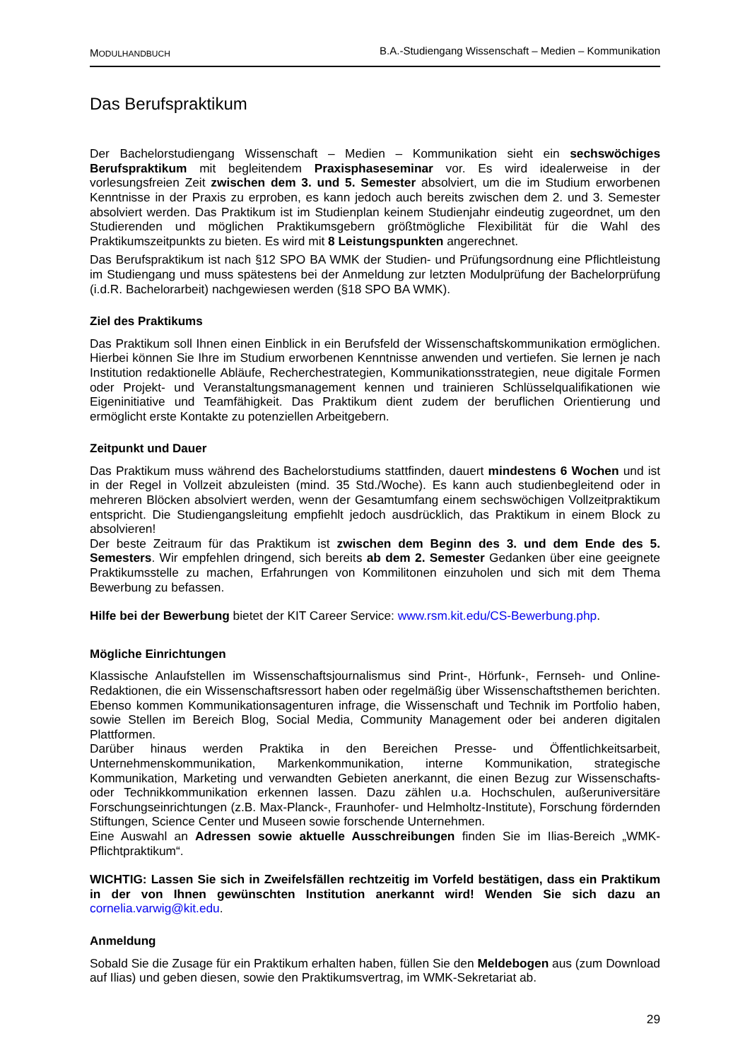MODULHANDBUCH
B.A.-Studiengang Wissenschaft – Medien – Kommunikation
Das Berufspraktikum
Der Bachelorstudiengang Wissenschaft – Medien – Kommunikation sieht ein sechswöchiges Berufspraktikum mit begleitendem Praxisphaseseminar vor. Es wird idealerweise in der vorlesungsfreien Zeit zwischen dem 3. und 5. Semester absolviert, um die im Studium erworbenen Kenntnisse in der Praxis zu erproben, es kann jedoch auch bereits zwischen dem 2. und 3. Semester absolviert werden. Das Praktikum ist im Studienplan keinem Studienjahr eindeutig zugeordnet, um den Studierenden und möglichen Praktikumsgebern größtmögliche Flexibilität für die Wahl des Praktikumszeitpunkts zu bieten. Es wird mit 8 Leistungspunkten angerechnet.
Das Berufspraktikum ist nach §12 SPO BA WMK der Studien- und Prüfungsordnung eine Pflichtleistung im Studiengang und muss spätestens bei der Anmeldung zur letzten Modulprüfung der Bachelorprüfung (i.d.R. Bachelorarbeit) nachgewiesen werden (§18 SPO BA WMK).
Ziel des Praktikums
Das Praktikum soll Ihnen einen Einblick in ein Berufsfeld der Wissenschaftskommunikation ermöglichen. Hierbei können Sie Ihre im Studium erworbenen Kenntnisse anwenden und vertiefen. Sie lernen je nach Institution redaktionelle Abläufe, Recherchestrategien, Kommunikationsstrategien, neue digitale Formen oder Projekt- und Veranstaltungsmanagement kennen und trainieren Schlüsselqualifikationen wie Eigeninitiative und Teamfähigkeit. Das Praktikum dient zudem der beruflichen Orientierung und ermöglicht erste Kontakte zu potenziellen Arbeitgebern.
Zeitpunkt und Dauer
Das Praktikum muss während des Bachelorstudiums stattfinden, dauert mindestens 6 Wochen und ist in der Regel in Vollzeit abzuleisten (mind. 35 Std./Woche). Es kann auch studienbegleitend oder in mehreren Blöcken absolviert werden, wenn der Gesamtumfang einem sechswöchigen Vollzeitpraktikum entspricht. Die Studiengangsleitung empfiehlt jedoch ausdrücklich, das Praktikum in einem Block zu absolvieren!
Der beste Zeitraum für das Praktikum ist zwischen dem Beginn des 3. und dem Ende des 5. Semesters. Wir empfehlen dringend, sich bereits ab dem 2. Semester Gedanken über eine geeignete Praktikumsstelle zu machen, Erfahrungen von Kommilitonen einzuholen und sich mit dem Thema Bewerbung zu befassen.
Hilfe bei der Bewerbung bietet der KIT Career Service: www.rsm.kit.edu/CS-Bewerbung.php.
Mögliche Einrichtungen
Klassische Anlaufstellen im Wissenschaftsjournalismus sind Print-, Hörfunk-, Fernseh- und Online-Redaktionen, die ein Wissenschaftsressort haben oder regelmäßig über Wissenschaftsthemen berichten. Ebenso kommen Kommunikationsagenturen infrage, die Wissenschaft und Technik im Portfolio haben, sowie Stellen im Bereich Blog, Social Media, Community Management oder bei anderen digitalen Plattformen.
Darüber hinaus werden Praktika in den Bereichen Presse- und Öffentlichkeitsarbeit, Unternehmenskommunikation, Markenkommunikation, interne Kommunikation, strategische Kommunikation, Marketing und verwandten Gebieten anerkannt, die einen Bezug zur Wissenschafts- oder Technikkommunikation erkennen lassen. Dazu zählen u.a. Hochschulen, außeruniversitäre Forschungseinrichtungen (z.B. Max-Planck-, Fraunhofer- und Helmholtz-Institute), Forschung fördernden Stiftungen, Science Center und Museen sowie forschende Unternehmen.
Eine Auswahl an Adressen sowie aktuelle Ausschreibungen finden Sie im Ilias-Bereich „WMK-Pflichtpraktikum“.
WICHTIG: Lassen Sie sich in Zweifelsfällen rechtzeitig im Vorfeld bestätigen, dass ein Praktikum in der von Ihnen gewünschten Institution anerkannt wird! Wenden Sie sich dazu an cornelia.varwig@kit.edu.
Anmeldung
Sobald Sie die Zusage für ein Praktikum erhalten haben, füllen Sie den Meldebogen aus (zum Download auf Ilias) und geben diesen, sowie den Praktikumsvertrag, im WMK-Sekretariat ab.
29